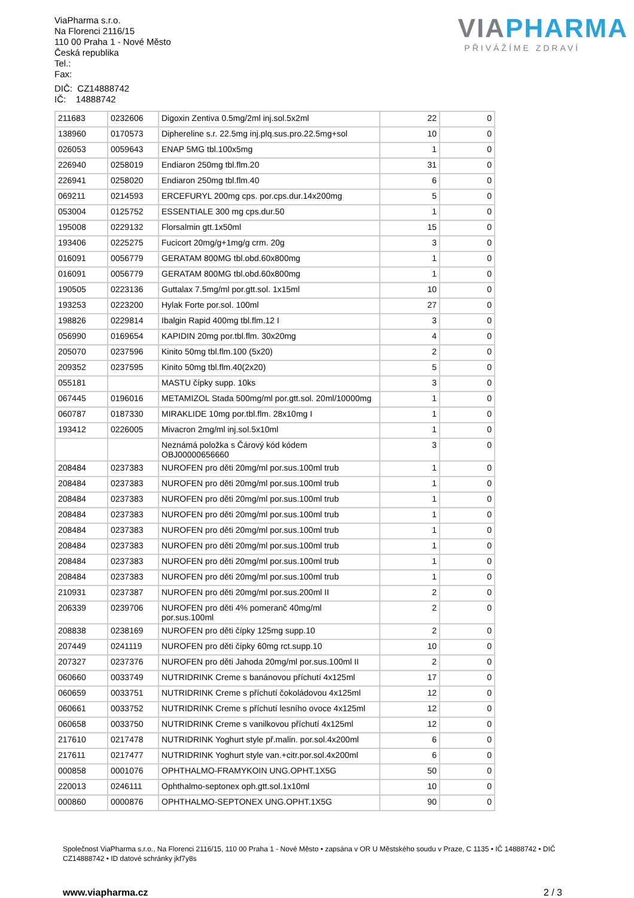VIAPHARMA
PŘIVÁŽÍME ZDRAVÍ
ViaPharma s.r.o.
Na Florenci 2116/15
110 00 Praha 1 - Nové Město
Česká republika
Tel.:
Fax:
DIČ: CZ14888742
IČ: 14888742
| 211683 | 0232606 | Digoxin Zentiva 0.5mg/2ml inj.sol.5x2ml | 22 | 0 |
| 138960 | 0170573 | Diphereline s.r. 22.5mg inj.plq.sus.pro.22.5mg+sol | 10 | 0 |
| 026053 | 0059643 | ENAP 5MG tbl.100x5mg | 1 | 0 |
| 226940 | 0258019 | Endiaron 250mg tbl.flm.20 | 31 | 0 |
| 226941 | 0258020 | Endiaron 250mg tbl.flm.40 | 6 | 0 |
| 069211 | 0214593 | ERCEFURYL 200mg cps. por.cps.dur.14x200mg | 5 | 0 |
| 053004 | 0125752 | ESSENTIALE 300 mg cps.dur.50 | 1 | 0 |
| 195008 | 0229132 | Florsalmin gtt.1x50ml | 15 | 0 |
| 193406 | 0225275 | Fucicort 20mg/g+1mg/g crm. 20g | 3 | 0 |
| 016091 | 0056779 | GERATAM 800MG tbl.obd.60x800mg | 1 | 0 |
| 016091 | 0056779 | GERATAM 800MG tbl.obd.60x800mg | 1 | 0 |
| 190505 | 0223136 | Guttalax 7.5mg/ml por.gtt.sol. 1x15ml | 10 | 0 |
| 193253 | 0223200 | Hylak Forte por.sol. 100ml | 27 | 0 |
| 198826 | 0229814 | Ibalgin Rapid 400mg tbl.flm.12 I | 3 | 0 |
| 056990 | 0169654 | KAPIDIN 20mg por.tbl.flm. 30x20mg | 4 | 0 |
| 205070 | 0237596 | Kinito 50mg tbl.flm.100 (5x20) | 2 | 0 |
| 209352 | 0237595 | Kinito 50mg tbl.flm.40(2x20) | 5 | 0 |
| 055181 | | MASTU čípky supp. 10ks | 3 | 0 |
| 067445 | 0196016 | METAMIZOL Stada 500mg/ml por.gtt.sol. 20ml/10000mg | 1 | 0 |
| 060787 | 0187330 | MIRAKLIDE 10mg por.tbl.flm. 28x10mg I | 1 | 0 |
| 193412 | 0226005 | Mivacron 2mg/ml inj.sol.5x10ml | 1 | 0 |
| | | Neznámá položka s Čárový kód kódem OBJ00000656660 | 3 | 0 |
| 208484 | 0237383 | NUROFEN pro děti 20mg/ml por.sus.100ml trub | 1 | 0 |
| 208484 | 0237383 | NUROFEN pro děti 20mg/ml por.sus.100ml trub | 1 | 0 |
| 208484 | 0237383 | NUROFEN pro děti 20mg/ml por.sus.100ml trub | 1 | 0 |
| 208484 | 0237383 | NUROFEN pro děti 20mg/ml por.sus.100ml trub | 1 | 0 |
| 208484 | 0237383 | NUROFEN pro děti 20mg/ml por.sus.100ml trub | 1 | 0 |
| 208484 | 0237383 | NUROFEN pro děti 20mg/ml por.sus.100ml trub | 1 | 0 |
| 208484 | 0237383 | NUROFEN pro děti 20mg/ml por.sus.100ml trub | 1 | 0 |
| 208484 | 0237383 | NUROFEN pro děti 20mg/ml por.sus.100ml trub | 1 | 0 |
| 210931 | 0237387 | NUROFEN pro děti 20mg/ml por.sus.200ml II | 2 | 0 |
| 206339 | 0239706 | NUROFEN pro děti 4% pomeranč 40mg/ml por.sus.100ml | 2 | 0 |
| 208838 | 0238169 | NUROFEN pro děti čípky 125mg supp.10 | 2 | 0 |
| 207449 | 0241119 | NUROFEN pro děti čípky 60mg rct.supp.10 | 10 | 0 |
| 207327 | 0237376 | NUROFEN pro děti Jahoda 20mg/ml por.sus.100ml II | 2 | 0 |
| 060660 | 0033749 | NUTRIDRINK Creme s banánovou příchutí 4x125ml | 17 | 0 |
| 060659 | 0033751 | NUTRIDRINK Creme s příchutí čokoládovou 4x125ml | 12 | 0 |
| 060661 | 0033752 | NUTRIDRINK Creme s příchutí lesního ovoce 4x125ml | 12 | 0 |
| 060658 | 0033750 | NUTRIDRINK Creme s vanilkovou příchutí 4x125ml | 12 | 0 |
| 217610 | 0217478 | NUTRIDRINK Yoghurt style př.malin. por.sol.4x200ml | 6 | 0 |
| 217611 | 0217477 | NUTRIDRINK Yoghurt style van.+citr.por.sol.4x200ml | 6 | 0 |
| 000858 | 0001076 | OPHTHALMO-FRAMYKOIN UNG.OPHT.1X5G | 50 | 0 |
| 220013 | 0246111 | Ophthalmo-septonex oph.gtt.sol.1x10ml | 10 | 0 |
| 000860 | 0000876 | OPHTHALMO-SEPTONEX UNG.OPHT.1X5G | 90 | 0 |
Společnost ViaPharma s.r.o., Na Florenci 2116/15, 110 00 Praha 1 - Nové Město • zapsána v OR U Městského soudu v Praze, C 1135 • IČ 14888742 • DIČ CZ14888742 • ID datové schránky jkf7y8s
www.viapharma.cz 2 / 3